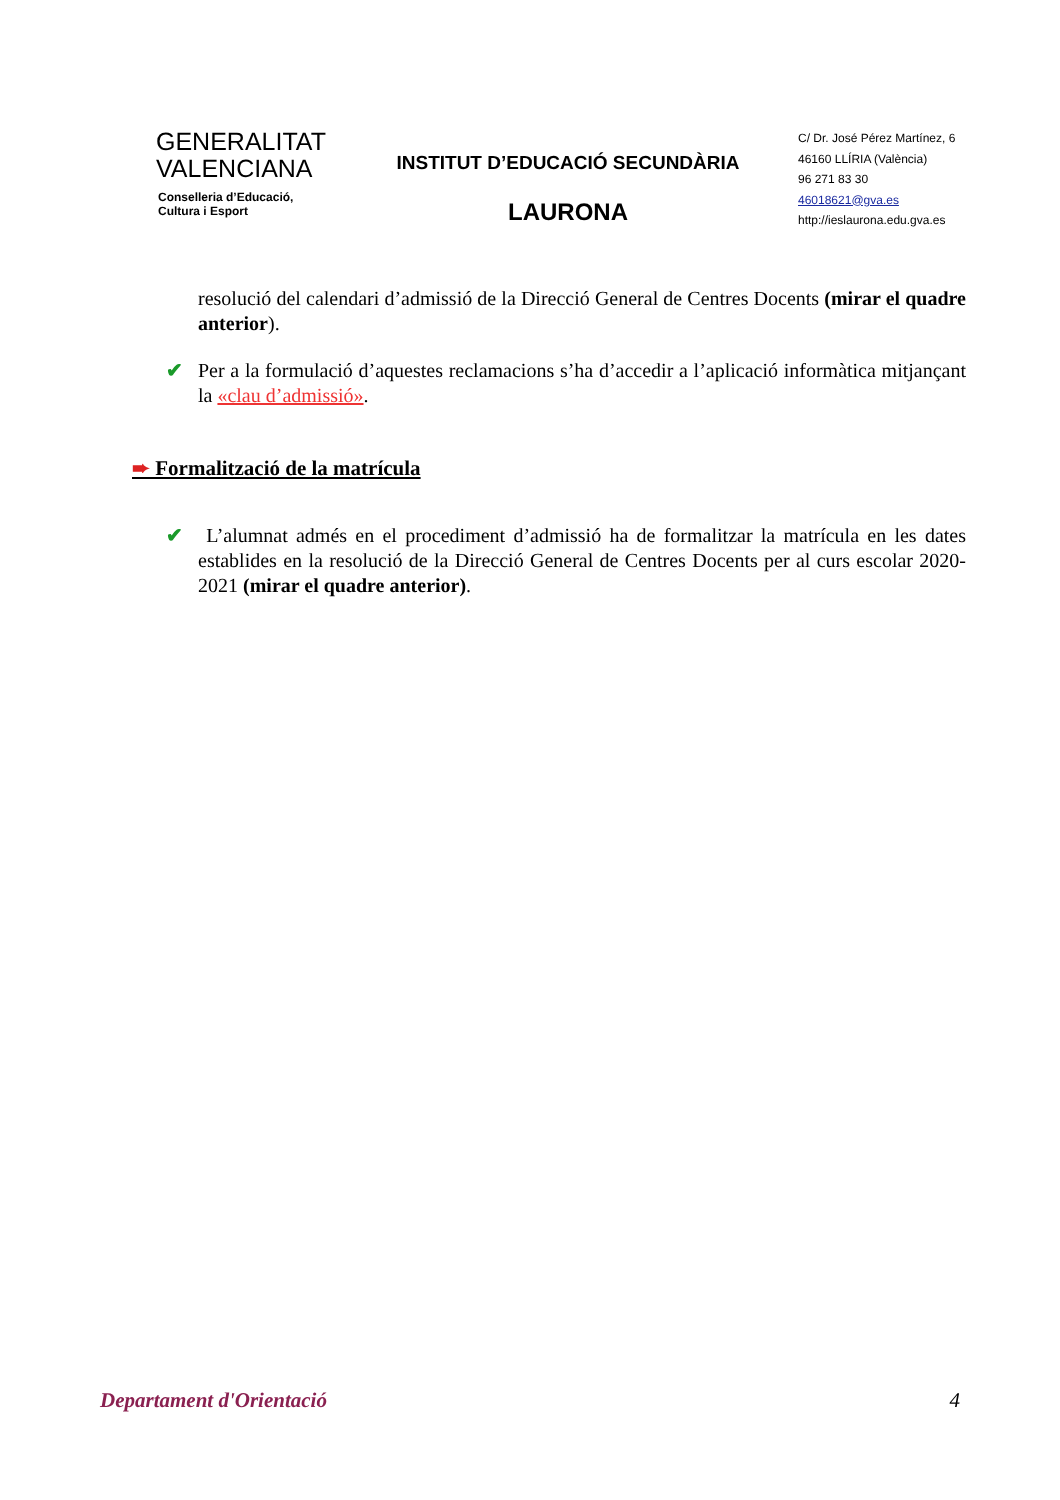GENERALITAT
VALENCIANA
Conselleria d’Educació,
Cultura i Esport
INSTITUT D’EDUCACIÓ SECUNDÀRIA
LAURONA
C/ Dr. José Pérez Martínez, 6
46160 LLÍRIA (València)
96 271 83 30
46018621@gva.es
http://ieslaurona.edu.gva.es
resolució del calendari d’admissió de la Direcció General de Centres Docents (mirar el quadre anterior).
✔ Per a la formulació d’aquestes reclamacions s’ha d’accedir a l’aplicació informàtica mitjançant la «clau d’admissió».
➨ Formalització de la matrícula
✔ L’alumnat admés en el procediment d’admissió ha de formalitzar la matrícula en les dates establides en la resolució de la Direcció General de Centres Docents per al curs escolar 2020-2021 (mirar el quadre anterior).
Departament d'Orientació 4